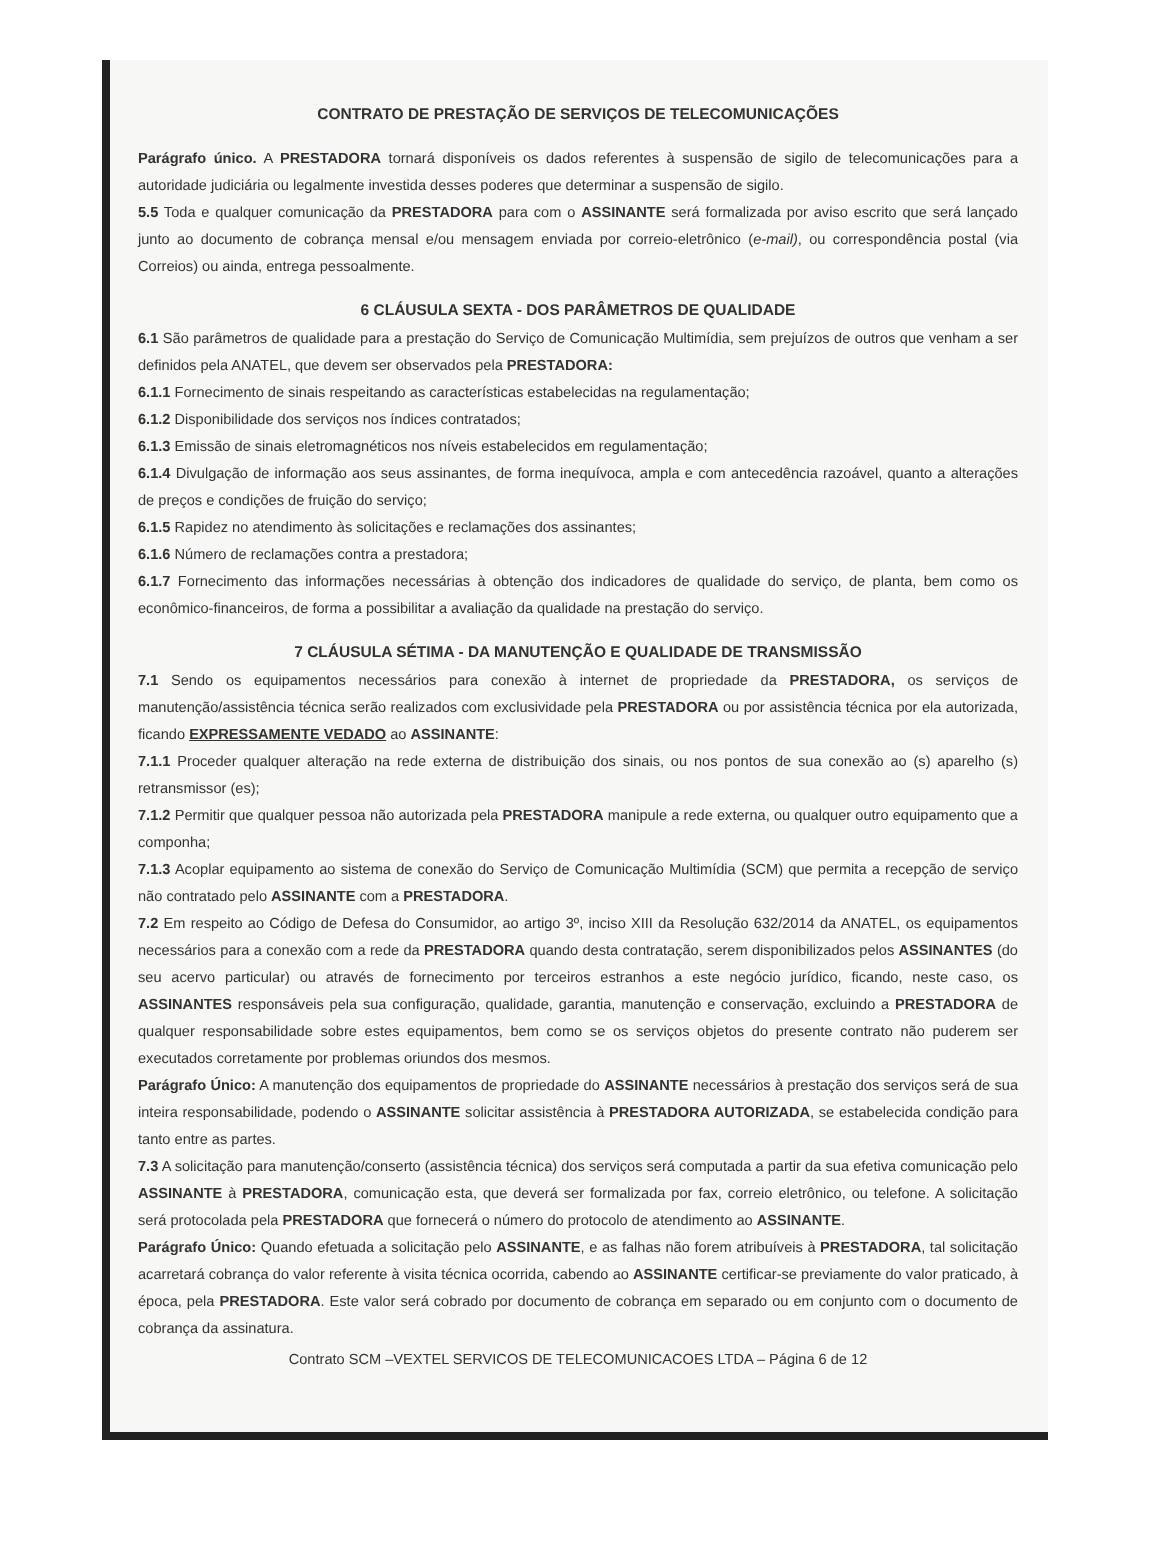CONTRATO DE PRESTAÇÃO DE SERVIÇOS DE TELECOMUNICAÇÕES
Parágrafo único. A PRESTADORA tornará disponíveis os dados referentes à suspensão de sigilo de telecomunicações para a autoridade judiciária ou legalmente investida desses poderes que determinar a suspensão de sigilo.
5.5 Toda e qualquer comunicação da PRESTADORA para com o ASSINANTE será formalizada por aviso escrito que será lançado junto ao documento de cobrança mensal e/ou mensagem enviada por correio-eletrônico (e-mail), ou correspondência postal (via Correios) ou ainda, entrega pessoalmente.
6 CLÁUSULA SEXTA - DOS PARÂMETROS DE QUALIDADE
6.1 São parâmetros de qualidade para a prestação do Serviço de Comunicação Multimídia, sem prejuízos de outros que venham a ser definidos pela ANATEL, que devem ser observados pela PRESTADORA:
6.1.1 Fornecimento de sinais respeitando as características estabelecidas na regulamentação;
6.1.2 Disponibilidade dos serviços nos índices contratados;
6.1.3 Emissão de sinais eletromagnéticos nos níveis estabelecidos em regulamentação;
6.1.4 Divulgação de informação aos seus assinantes, de forma inequívoca, ampla e com antecedência razoável, quanto a alterações de preços e condições de fruição do serviço;
6.1.5 Rapidez no atendimento às solicitações e reclamações dos assinantes;
6.1.6 Número de reclamações contra a prestadora;
6.1.7 Fornecimento das informações necessárias à obtenção dos indicadores de qualidade do serviço, de planta, bem como os econômico-financeiros, de forma a possibilitar a avaliação da qualidade na prestação do serviço.
7 CLÁUSULA SÉTIMA - DA MANUTENÇÃO E QUALIDADE DE TRANSMISSÃO
7.1 Sendo os equipamentos necessários para conexão à internet de propriedade da PRESTADORA, os serviços de manutenção/assistência técnica serão realizados com exclusividade pela PRESTADORA ou por assistência técnica por ela autorizada, ficando EXPRESSAMENTE VEDADO ao ASSINANTE:
7.1.1 Proceder qualquer alteração na rede externa de distribuição dos sinais, ou nos pontos de sua conexão ao (s) aparelho (s) retransmissor (es);
7.1.2 Permitir que qualquer pessoa não autorizada pela PRESTADORA manipule a rede externa, ou qualquer outro equipamento que a componha;
7.1.3 Acoplar equipamento ao sistema de conexão do Serviço de Comunicação Multimídia (SCM) que permita a recepção de serviço não contratado pelo ASSINANTE com a PRESTADORA.
7.2 Em respeito ao Código de Defesa do Consumidor, ao artigo 3º, inciso XIII da Resolução 632/2014 da ANATEL, os equipamentos necessários para a conexão com a rede da PRESTADORA quando desta contratação, serem disponibilizados pelos ASSINANTES (do seu acervo particular) ou através de fornecimento por terceiros estranhos a este negócio jurídico, ficando, neste caso, os ASSINANTES responsáveis pela sua configuração, qualidade, garantia, manutenção e conservação, excluindo a PRESTADORA de qualquer responsabilidade sobre estes equipamentos, bem como se os serviços objetos do presente contrato não puderem ser executados corretamente por problemas oriundos dos mesmos.
Parágrafo Único: A manutenção dos equipamentos de propriedade do ASSINANTE necessários à prestação dos serviços será de sua inteira responsabilidade, podendo o ASSINANTE solicitar assistência à PRESTADORA AUTORIZADA, se estabelecida condição para tanto entre as partes.
7.3 A solicitação para manutenção/conserto (assistência técnica) dos serviços será computada a partir da sua efetiva comunicação pelo ASSINANTE à PRESTADORA, comunicação esta, que deverá ser formalizada por fax, correio eletrônico, ou telefone. A solicitação será protocolada pela PRESTADORA que fornecerá o número do protocolo de atendimento ao ASSINANTE.
Parágrafo Único: Quando efetuada a solicitação pelo ASSINANTE, e as falhas não forem atribuíveis à PRESTADORA, tal solicitação acarretará cobrança do valor referente à visita técnica ocorrida, cabendo ao ASSINANTE certificar-se previamente do valor praticado, à época, pela PRESTADORA. Este valor será cobrado por documento de cobrança em separado ou em conjunto com o documento de cobrança da assinatura.
Contrato SCM –VEXTEL SERVICOS DE TELECOMUNICACOES LTDA – Página 6 de 12